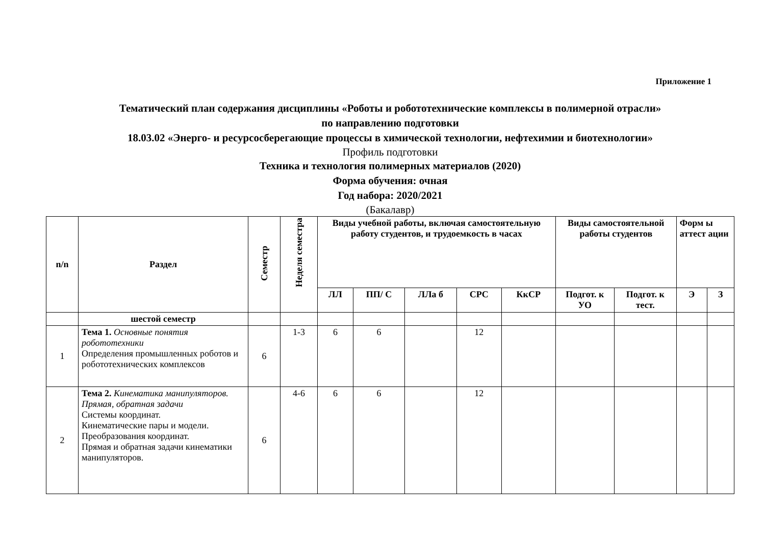Приложение 1
Тематический план содержания дисциплины «Роботы и робототехнические комплексы в полимерной отрасли»
по направлению подготовки
18.03.02 «Энерго- и ресурсосберегающие процессы в химической технологии, нефтехимии и биотехнологии»
Профиль подготовки
Техника и технология полимерных материалов (2020)
Форма обучения: очная
Год набора: 2020/2021
(Бакалавр)
| n/n | Раздел | Семестр | Неделя семестра | Виды учебной работы, включая самостоятельную работу студентов, и трудоемкость в часах | | | | | Виды самостоятельной работы студентов | | Форм ы аттест ации | |
| --- | --- | --- | --- | --- | --- | --- | --- | --- | --- | --- | --- | --- |
| | | | | ЛЛ | ПП/ С | ЛЛа б | СРС | КкСР | Подгот. к УО | Подгот. к тест. | Э | З |
| | шестой семестр | | | | | | | | | | | |
| 1 | Тема 1. Основные понятия робототехники Определения промышленных роботов и робототехнических комплексов | 6 | 1-3 | 6 | 6 | | 12 | | | | | |
| 2 | Тема 2. Кинематика манипуляторов. Прямая, обратная задачи Системы координат. Кинематические пары и модели. Преобразования координат. Прямая и обратная задачи кинематики манипуляторов. | 6 | 4-6 | 6 | 6 | | 12 | | | | | |